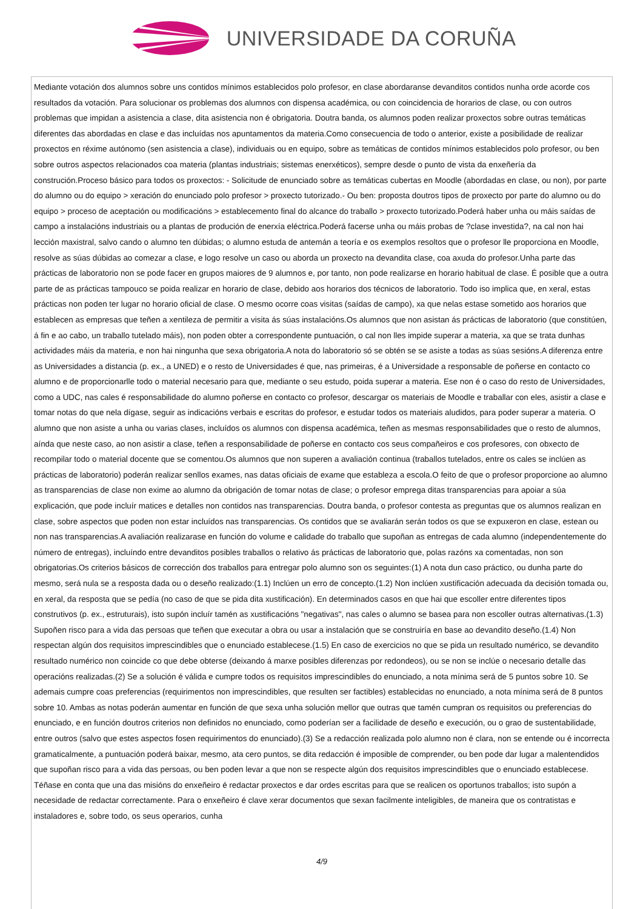UNIVERSIDADE DA CORUÑA
Mediante votación dos alumnos sobre uns contidos mínimos establecidos polo profesor, en clase abordaranse devanditos contidos nunha orde acorde cos resultados da votación. Para solucionar os problemas dos alumnos con dispensa académica, ou con coincidencia de horarios de clase, ou con outros problemas que impidan a asistencia a clase, dita asistencia non é obrigatoria. Doutra banda, os alumnos poden realizar proxectos sobre outras temáticas diferentes das abordadas en clase e das incluídas nos apuntamentos da materia.Como consecuencia de todo o anterior, existe a posibilidade de realizar proxectos en réxime autónomo (sen asistencia a clase), individuais ou en equipo, sobre as temáticas de contidos mínimos establecidos polo profesor, ou ben sobre outros aspectos relacionados coa materia (plantas industriais; sistemas enerxéticos), sempre desde o punto de vista da enxeñería da construción.Proceso básico para todos os proxectos: - Solicitude de enunciado sobre as temáticas cubertas en Moodle (abordadas en clase, ou non), por parte do alumno ou do equipo > xeración do enunciado polo profesor > proxecto tutorizado.- Ou ben: proposta doutros tipos de proxecto por parte do alumno ou do equipo > proceso de aceptación ou modificacións > establecemento final do alcance do traballo > proxecto tutorizado.Poderá haber unha ou máis saídas de campo a instalacións industriais ou a plantas de produción de enerxía eléctrica.Poderá facerse unha ou máis probas de ?clase investida?, na cal non hai lección maxistral, salvo cando o alumno ten dúbidas; o alumno estuda de antemán a teoría e os exemplos resoltos que o profesor lle proporciona en Moodle, resolve as súas dúbidas ao comezar a clase, e logo resolve un caso ou aborda un proxecto na devandita clase, coa axuda do profesor.Unha parte das prácticas de laboratorio non se pode facer en grupos maiores de 9 alumnos e, por tanto, non pode realizarse en horario habitual de clase. É posible que a outra parte de as prácticas tampouco se poida realizar en horario de clase, debido aos horarios dos técnicos de laboratorio. Todo iso implica que, en xeral, estas prácticas non poden ter lugar no horario oficial de clase. O mesmo ocorre coas visitas (saídas de campo), xa que nelas estase sometido aos horarios que establecen as empresas que teñen a xentileza de permitir a visita ás súas instalacións.Os alumnos que non asistan ás prácticas de laboratorio (que constitúen, á fin e ao cabo, un traballo tutelado máis), non poden obter a correspondente puntuación, o cal non lles impide superar a materia, xa que se trata dunhas actividades máis da materia, e non hai ningunha que sexa obrigatoria.A nota do laboratorio só se obtén se se asiste a todas as súas sesións.A diferenza entre as Universidades a distancia (p. ex., a UNED) e o resto de Universidades é que, nas primeiras, é a Universidade a responsable de poñerse en contacto co alumno e de proporcionarlle todo o material necesario para que, mediante o seu estudo, poida superar a materia. Ese non é o caso do resto de Universidades, como a UDC, nas cales é responsabilidade do alumno poñerse en contacto co profesor, descargar os materiais de Moodle e traballar con eles, asistir a clase e tomar notas do que nela dígase, seguir as indicacións verbais e escritas do profesor, e estudar todos os materiais aludidos, para poder superar a materia. O alumno que non asiste a unha ou varias clases, incluídos os alumnos con dispensa académica, teñen as mesmas responsabilidades que o resto de alumnos, aínda que neste caso, ao non asistir a clase, teñen a responsabilidade de poñerse en contacto cos seus compañeiros e cos profesores, con obxecto de recompilar todo o material docente que se comentou.Os alumnos que non superen a avaliación continua (traballos tutelados, entre os cales se inclúen as prácticas de laboratorio) poderán realizar senllos exames, nas datas oficiais de exame que estableza a escola.O feito de que o profesor proporcione ao alumno as transparencias de clase non exime ao alumno da obrigación de tomar notas de clase; o profesor emprega ditas transparencias para apoiar a súa explicación, que pode incluír matices e detalles non contidos nas transparencias. Doutra banda, o profesor contesta as preguntas que os alumnos realizan en clase, sobre aspectos que poden non estar incluídos nas transparencias. Os contidos que se avaliarán serán todos os que se expuxeron en clase, estean ou non nas transparencias.A avaliación realizarase en función do volume e calidade do traballo que supoñan as entregas de cada alumno (independentemente do número de entregas), incluíndo entre devanditos posibles traballos o relativo ás prácticas de laboratorio que, polas razóns xa comentadas, non son obrigatorias.Os criterios básicos de corrección dos traballos para entregar polo alumno son os seguintes:(1) A nota dun caso práctico, ou dunha parte do mesmo, será nula se a resposta dada ou o deseño realizado:(1.1) Inclúen un erro de concepto.(1.2) Non inclúen xustificación adecuada da decisión tomada ou, en xeral, da resposta que se pedía (no caso de que se pida dita xustificación). En determinados casos en que hai que escoller entre diferentes tipos construtivos (p. ex., estruturais), isto supón incluír tamén as xustificacións "negativas", nas cales o alumno se basea para non escoller outras alternativas.(1.3) Supoñen risco para a vida das persoas que teñen que executar a obra ou usar a instalación que se construiría en base ao devandito deseño.(1.4) Non respectan algún dos requisitos imprescindibles que o enunciado establecese.(1.5) En caso de exercicios no que se pida un resultado numérico, se devandito resultado numérico non coincide co que debe obterse (deixando á marxe posibles diferenzas por redondeos), ou se non se inclúe o necesario detalle das operacións realizadas.(2) Se a solución é válida e cumpre todos os requisitos imprescindibles do enunciado, a nota mínima será de 5 puntos sobre 10. Se ademais cumpre coas preferencias (requirimentos non imprescindibles, que resulten ser factibles) establecidas no enunciado, a nota mínima será de 8 puntos sobre 10. Ambas as notas poderán aumentar en función de que sexa unha solución mellor que outras que tamén cumpran os requisitos ou preferencias do enunciado, e en función doutros criterios non definidos no enunciado, como poderían ser a facilidade de deseño e execución, ou o grao de sustentabilidade, entre outros (salvo que estes aspectos fosen requirimentos do enunciado).(3) Se a redacción realizada polo alumno non é clara, non se entende ou é incorrecta gramaticalmente, a puntuación poderá baixar, mesmo, ata cero puntos, se dita redacción é imposible de comprender, ou ben pode dar lugar a malentendidos que supoñan risco para a vida das persoas, ou ben poden levar a que non se respecte algún dos requisitos imprescindibles que o enunciado establecese. Téñase en conta que una das misións do enxeñeiro é redactar proxectos e dar ordes escritas para que se realicen os oportunos traballos; isto supón a necesidade de redactar correctamente. Para o enxeñeiro é clave xerar documentos que sexan facilmente inteligibles, de maneira que os contratistas e instaladores e, sobre todo, os seus operarios, cunha
4/9